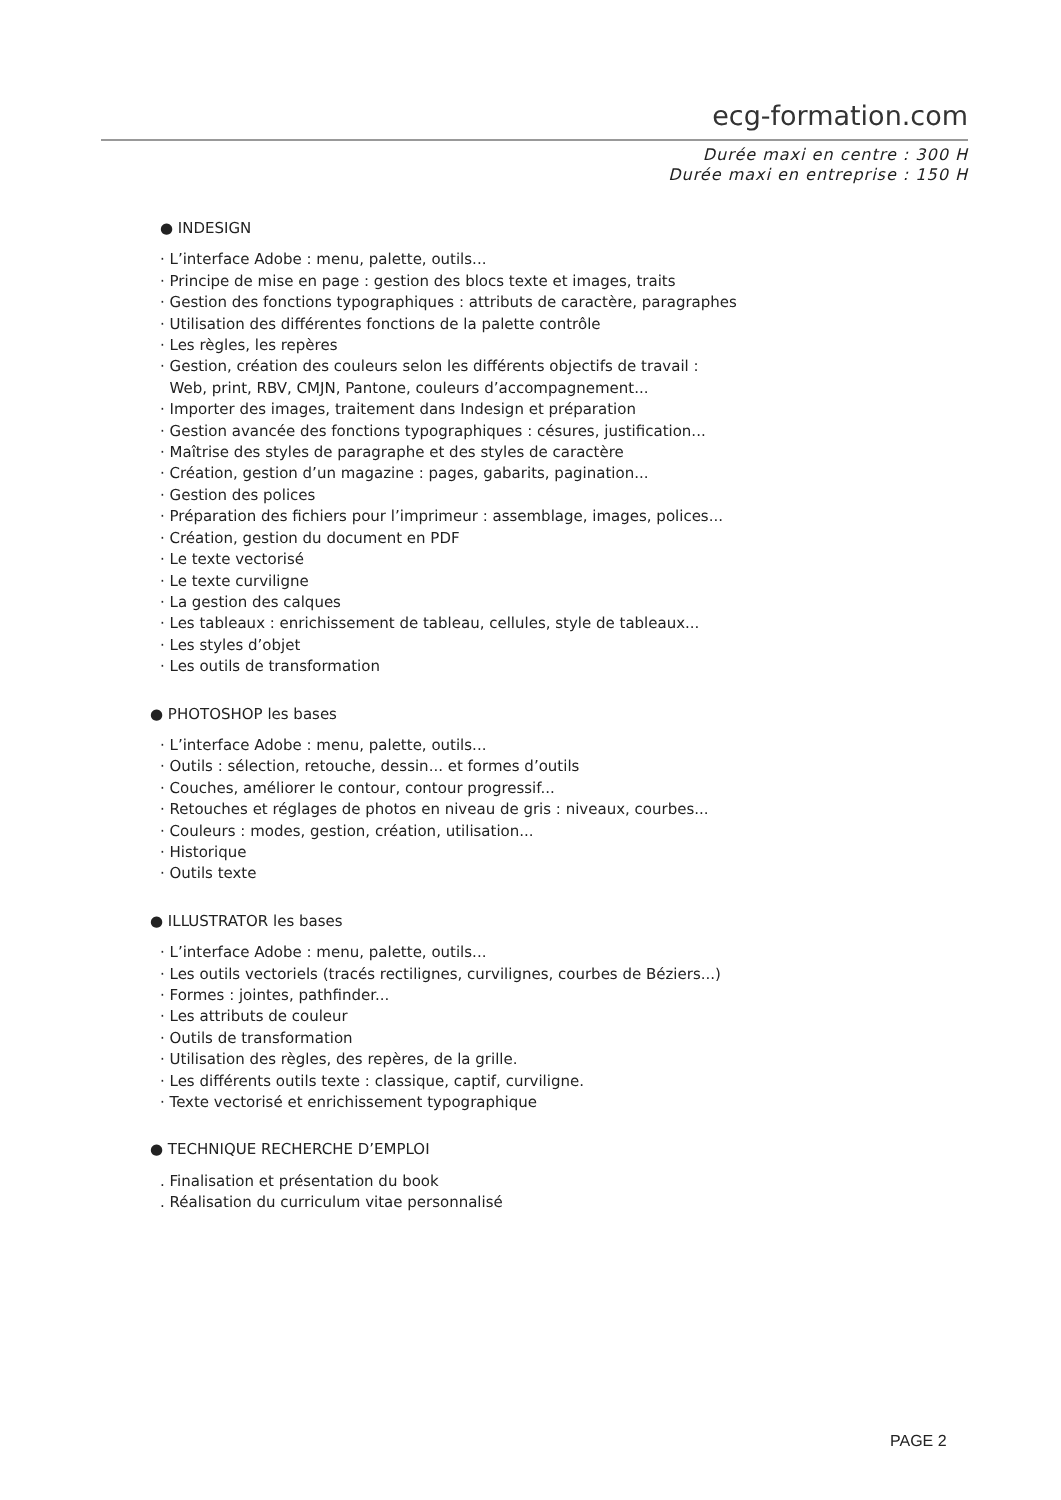ecg-formation.com
Durée maxi en centre : 300 H
Durée maxi en entreprise : 150 H
● INDESIGN
· L’interface Adobe : menu, palette, outils...
· Principe de mise en page : gestion des blocs texte et images, traits
· Gestion des fonctions typographiques : attributs de caractère, paragraphes
· Utilisation des différentes fonctions de la palette contrôle
· Les règles, les repères
· Gestion, création des couleurs selon les différents objectifs de travail :
Web, print, RBV, CMJN, Pantone, couleurs d’accompagnement...
· Importer des images, traitement dans Indesign et préparation
· Gestion avancée des fonctions typographiques : césures, justification...
· Maîtrise des styles de paragraphe et des styles de caractère
· Création, gestion d’un magazine : pages, gabarits, pagination...
· Gestion des polices
· Préparation des fichiers pour l’imprimeur : assemblage, images, polices...
· Création, gestion du document en PDF
· Le texte vectorisé
· Le texte curviligne
· La gestion des calques
· Les tableaux : enrichissement de tableau, cellules, style de tableaux...
· Les styles d’objet
· Les outils de transformation
● PHOTOSHOP les bases
· L’interface Adobe : menu, palette, outils...
· Outils : sélection, retouche, dessin... et formes d’outils
· Couches, améliorer le contour, contour progressif...
· Retouches et réglages de photos en niveau de gris : niveaux, courbes...
· Couleurs : modes, gestion, création, utilisation...
· Historique
· Outils texte
● ILLUSTRATOR les bases
· L’interface Adobe : menu, palette, outils...
· Les outils vectoriels (tracés rectilignes, curvilignes, courbes de Béziers...)
· Formes : jointes, pathfinder...
· Les attributs de couleur
· Outils de transformation
· Utilisation des règles, des repères, de la grille.
· Les différents outils texte : classique, captif, curviligne.
· Texte vectorisé et enrichissement typographique
● TECHNIQUE RECHERCHE D’EMPLOI
. Finalisation et présentation du book
. Réalisation du curriculum vitae personnalisé
PAGE 2